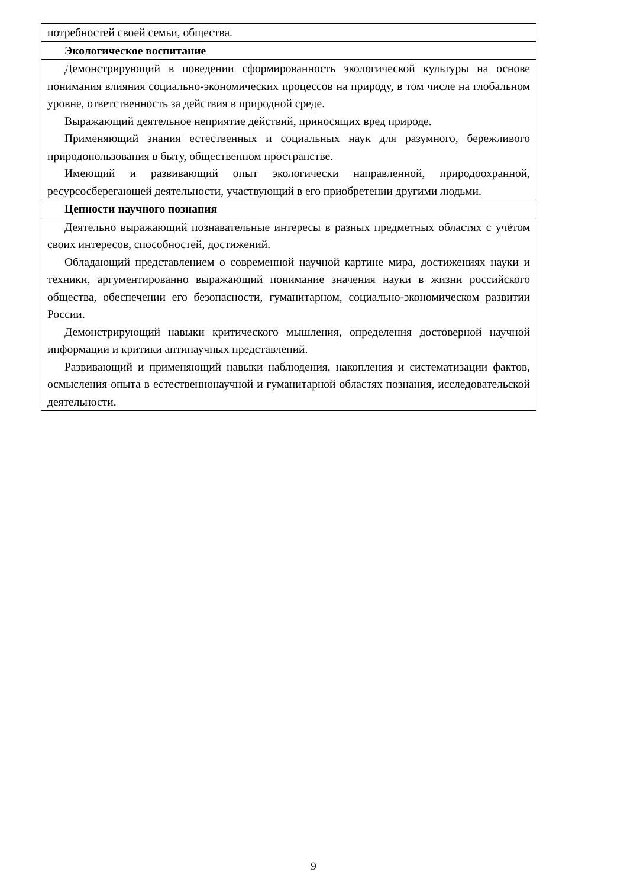| потребностей своей семьи, общества. |
| Экологическое воспитание |
| Демонстрирующий в поведении сформированность экологической культуры на основе понимания влияния социально-экономических процессов на природу, в том числе на глобальном уровне, ответственность за действия в природной среде. Выражающий деятельное неприятие действий, приносящих вред природе. Применяющий знания естественных и социальных наук для разумного, бережливого природопользования в быту, общественном пространстве. Имеющий и развивающий опыт экологически направленной, природоохранной, ресурсосберегающей деятельности, участвующий в его приобретении другими людьми. |
| Ценности научного познания |
| Деятельно выражающий познавательные интересы в разных предметных областях с учётом своих интересов, способностей, достижений. Обладающий представлением о современной научной картине мира, достижениях науки и техники, аргументированно выражающий понимание значения науки в жизни российского общества, обеспечении его безопасности, гуманитарном, социально-экономическом развитии России. Демонстрирующий навыки критического мышления, определения достоверной научной информации и критики антинаучных представлений. Развивающий и применяющий навыки наблюдения, накопления и систематизации фактов, осмысления опыта в естественнонаучной и гуманитарной областях познания, исследовательской деятельности. |
9